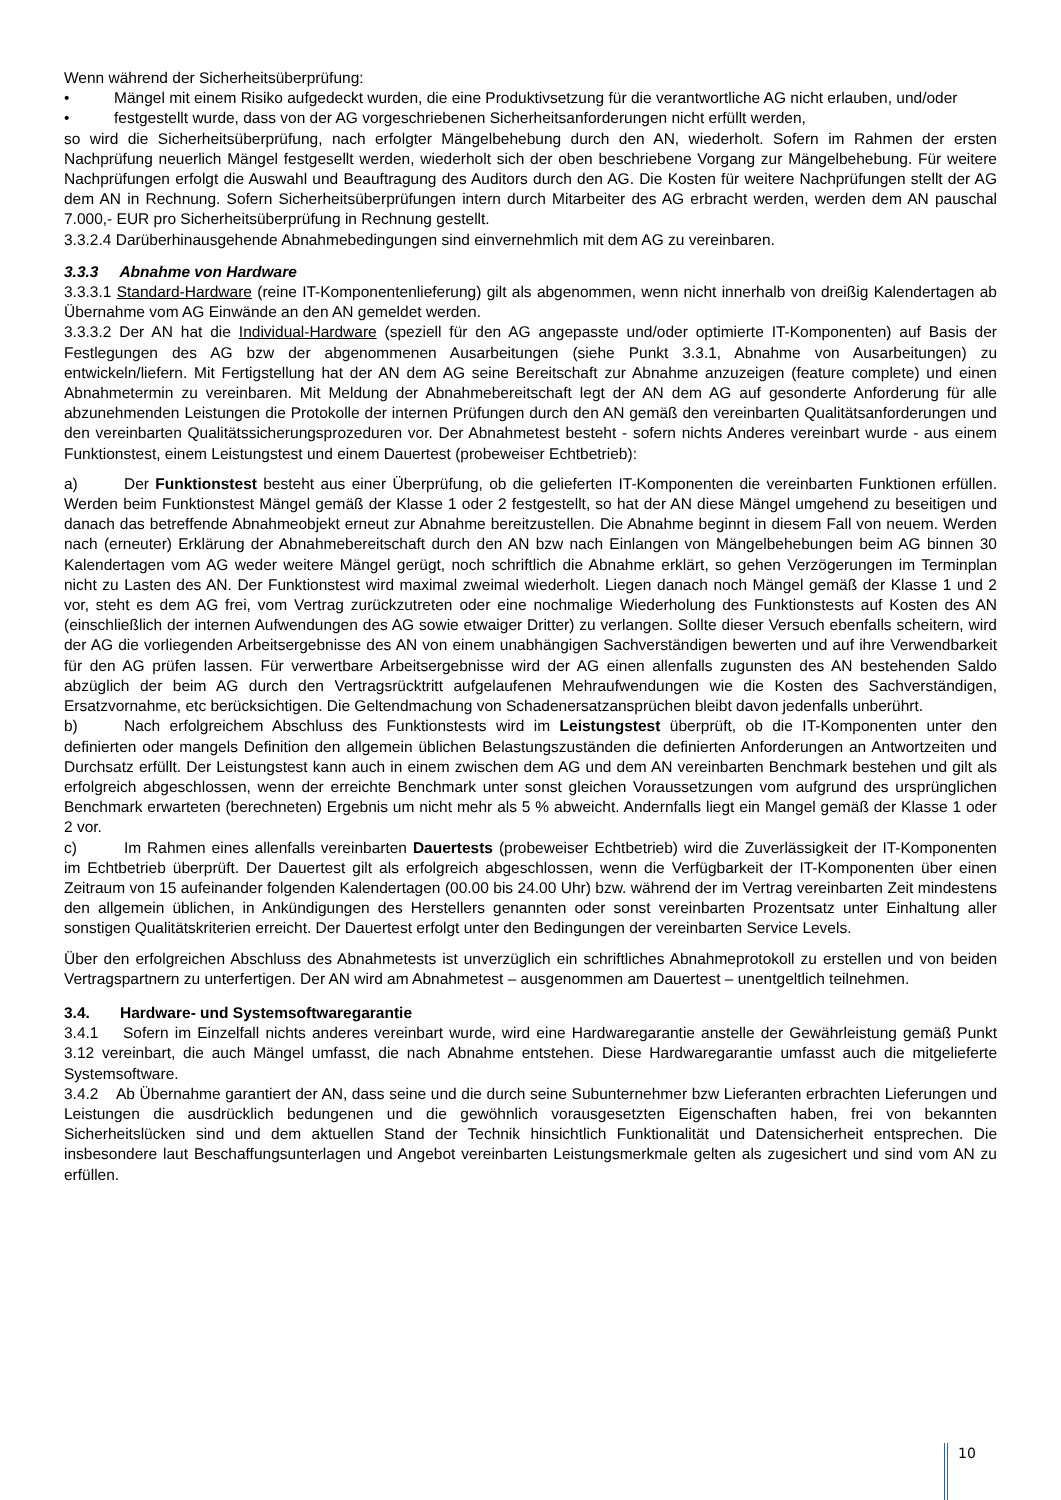Wenn während der Sicherheitsüberprüfung:
• Mängel mit einem Risiko aufgedeckt wurden, die eine Produktivsetzung für die verantwortliche AG nicht erlauben, und/oder
• festgestellt wurde, dass von der AG vorgeschriebenen Sicherheitsanforderungen nicht erfüllt werden,
so wird die Sicherheitsüberprüfung, nach erfolgter Mängelbehebung durch den AN, wiederholt. Sofern im Rahmen der ersten Nachprüfung neuerlich Mängel festgesellt werden, wiederholt sich der oben beschriebene Vorgang zur Mängelbehebung. Für weitere Nachprüfungen erfolgt die Auswahl und Beauftragung des Auditors durch den AG. Die Kosten für weitere Nachprüfungen stellt der AG dem AN in Rechnung. Sofern Sicherheitsüberprüfungen intern durch Mitarbeiter des AG erbracht werden, werden dem AN pauschal 7.000,- EUR pro Sicherheitsüberprüfung in Rechnung gestellt.
3.3.2.4 Darüberhinausgehende Abnahmebedingungen sind einvernehmlich mit dem AG zu vereinbaren.
3.3.3 Abnahme von Hardware
3.3.3.1 Standard-Hardware (reine IT-Komponentenlieferung) gilt als abgenommen, wenn nicht innerhalb von dreißig Kalendertagen ab Übernahme vom AG Einwände an den AN gemeldet werden.
3.3.3.2 Der AN hat die Individual-Hardware (speziell für den AG angepasste und/oder optimierte IT-Komponenten) auf Basis der Festlegungen des AG bzw der abgenommenen Ausarbeitungen (siehe Punkt 3.3.1, Abnahme von Ausarbeitungen) zu entwickeln/liefern. Mit Fertigstellung hat der AN dem AG seine Bereitschaft zur Abnahme anzuzeigen (feature complete) und einen Abnahmetermin zu vereinbaren. Mit Meldung der Abnahmebereitschaft legt der AN dem AG auf gesonderte Anforderung für alle abzunehmenden Leistungen die Protokolle der internen Prüfungen durch den AN gemäß den vereinbarten Qualitätsanforderungen und den vereinbarten Qualitätssicherungsprozeduren vor. Der Abnahmetest besteht - sofern nichts Anderes vereinbart wurde - aus einem Funktionstest, einem Leistungstest und einem Dauertest (probeweiser Echtbetrieb):
a) Der Funktionstest besteht aus einer Überprüfung, ob die gelieferten IT-Komponenten die vereinbarten Funktionen erfüllen. Werden beim Funktionstest Mängel gemäß der Klasse 1 oder 2 festgestellt, so hat der AN diese Mängel umgehend zu beseitigen und danach das betreffende Abnahmeobjekt erneut zur Abnahme bereitzustellen. Die Abnahme beginnt in diesem Fall von neuem. Werden nach (erneuter) Erklärung der Abnahmebereitschaft durch den AN bzw nach Einlangen von Mängelbehebungen beim AG binnen 30 Kalendertagen vom AG weder weitere Mängel gerügt, noch schriftlich die Abnahme erklärt, so gehen Verzögerungen im Terminplan nicht zu Lasten des AN. Der Funktionstest wird maximal zweimal wiederholt. Liegen danach noch Mängel gemäß der Klasse 1 und 2 vor, steht es dem AG frei, vom Vertrag zurückzutreten oder eine nochmalige Wiederholung des Funktionstests auf Kosten des AN (einschließlich der internen Aufwendungen des AG sowie etwaiger Dritter) zu verlangen. Sollte dieser Versuch ebenfalls scheitern, wird der AG die vorliegenden Arbeitsergebnisse des AN von einem unabhängigen Sachverständigen bewerten und auf ihre Verwendbarkeit für den AG prüfen lassen. Für verwertbare Arbeitsergebnisse wird der AG einen allenfalls zugunsten des AN bestehenden Saldo abzüglich der beim AG durch den Vertragsrücktritt aufgelaufenen Mehraufwendungen wie die Kosten des Sachverständigen, Ersatzvornahme, etc berücksichtigen. Die Geltendmachung von Schadenersatzansprüchen bleibt davon jedenfalls unberührt.
b) Nach erfolgreichem Abschluss des Funktionstests wird im Leistungstest überprüft, ob die IT-Komponenten unter den definierten oder mangels Definition den allgemein üblichen Belastungszuständen die definierten Anforderungen an Antwortzeiten und Durchsatz erfüllt. Der Leistungstest kann auch in einem zwischen dem AG und dem AN vereinbarten Benchmark bestehen und gilt als erfolgreich abgeschlossen, wenn der erreichte Benchmark unter sonst gleichen Voraussetzungen vom aufgrund des ursprünglichen Benchmark erwarteten (berechneten) Ergebnis um nicht mehr als 5 % abweicht. Andernfalls liegt ein Mangel gemäß der Klasse 1 oder 2 vor.
c) Im Rahmen eines allenfalls vereinbarten Dauertests (probeweiser Echtbetrieb) wird die Zuverlässigkeit der IT-Komponenten im Echtbetrieb überprüft. Der Dauertest gilt als erfolgreich abgeschlossen, wenn die Verfügbarkeit der IT-Komponenten über einen Zeitraum von 15 aufeinander folgenden Kalendertagen (00.00 bis 24.00 Uhr) bzw. während der im Vertrag vereinbarten Zeit mindestens den allgemein üblichen, in Ankündigungen des Herstellers genannten oder sonst vereinbarten Prozentsatz unter Einhaltung aller sonstigen Qualitätskriterien erreicht. Der Dauertest erfolgt unter den Bedingungen der vereinbarten Service Levels.
Über den erfolgreichen Abschluss des Abnahmetests ist unverzüglich ein schriftliches Abnahmeprotokoll zu erstellen und von beiden Vertragspartnern zu unterfertigen. Der AN wird am Abnahmetest – ausgenommen am Dauertest – unentgeltlich teilnehmen.
3.4. Hardware- und Systemsoftwaregarantie
3.4.1 Sofern im Einzelfall nichts anderes vereinbart wurde, wird eine Hardwaregarantie anstelle der Gewährleistung gemäß Punkt 3.12 vereinbart, die auch Mängel umfasst, die nach Abnahme entstehen. Diese Hardwaregarantie umfasst auch die mitgelieferte Systemsoftware.
3.4.2 Ab Übernahme garantiert der AN, dass seine und die durch seine Subunternehmer bzw Lieferanten erbrachten Lieferungen und Leistungen die ausdrücklich bedungenen und die gewöhnlich vorausgesetzten Eigenschaften haben, frei von bekannten Sicherheitslücken sind und dem aktuellen Stand der Technik hinsichtlich Funktionalität und Datensicherheit entsprechen. Die insbesondere laut Beschaffungsunterlagen und Angebot vereinbarten Leistungsmerkmale gelten als zugesichert und sind vom AN zu erfüllen.
10